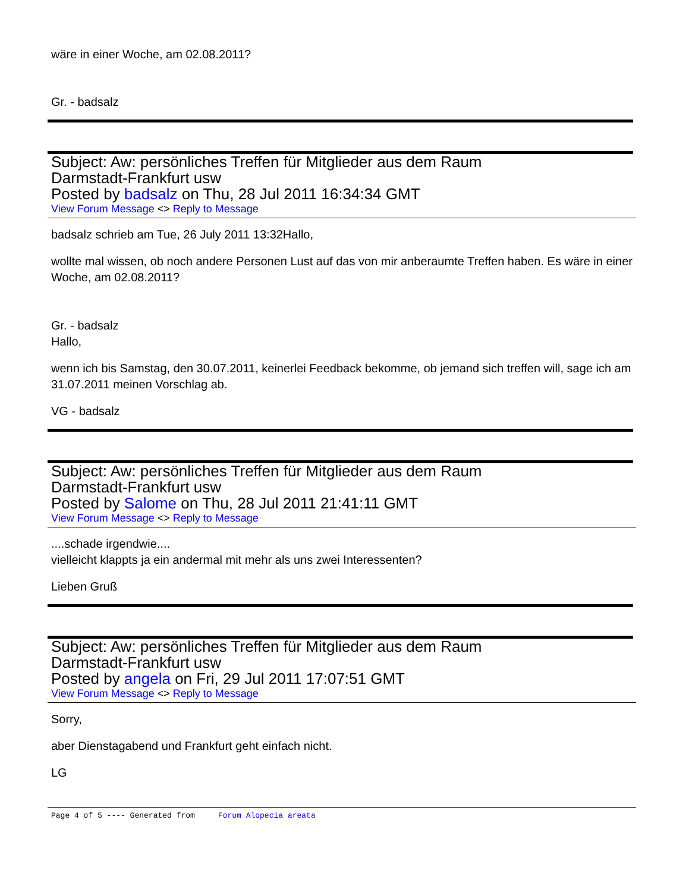wäre in einer Woche, am 02.08.2011?
Gr. - badsalz
Subject: Aw: persönliches Treffen für Mitglieder aus dem Raum
Darmstadt-Frankfurt usw
Posted by badsalz on Thu, 28 Jul 2011 16:34:34 GMT
View Forum Message <> Reply to Message
badsalz schrieb am Tue, 26 July 2011 13:32Hallo,
wollte mal wissen, ob noch andere Personen Lust auf das von mir anberaumte Treffen haben. Es wäre in einer Woche, am 02.08.2011?
Gr. - badsalz
Hallo,
wenn ich bis Samstag, den 30.07.2011, keinerlei Feedback bekomme, ob jemand sich treffen will, sage ich am 31.07.2011 meinen Vorschlag ab.
VG - badsalz
Subject: Aw: persönliches Treffen für Mitglieder aus dem Raum
Darmstadt-Frankfurt usw
Posted by Salome on Thu, 28 Jul 2011 21:41:11 GMT
View Forum Message <> Reply to Message
....schade irgendwie....
vielleicht klappts ja ein andermal mit mehr als uns zwei Interessenten?
Lieben Gruß
Subject: Aw: persönliches Treffen für Mitglieder aus dem Raum
Darmstadt-Frankfurt usw
Posted by angela on Fri, 29 Jul 2011 17:07:51 GMT
View Forum Message <> Reply to Message
Sorry,
aber Dienstagabend und Frankfurt geht einfach nicht.
LG
Page 4 of 5 ---- Generated from Forum Alopecia areata